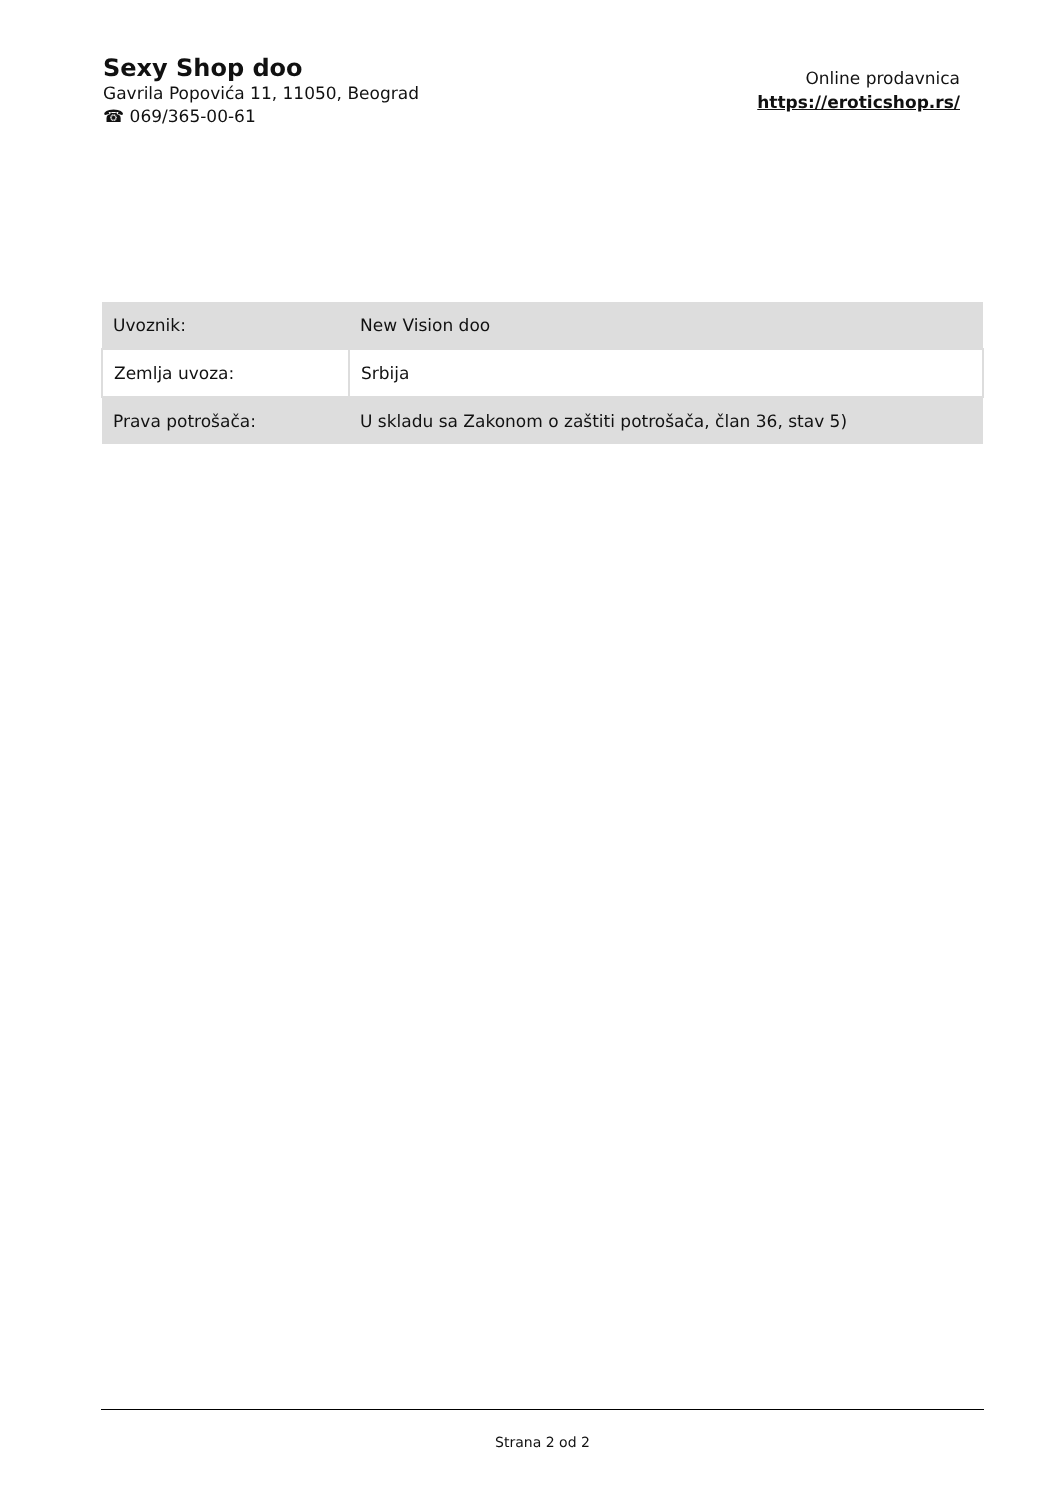Sexy Shop doo
Gavrila Popovića 11, 11050, Beograd
☎ 069/365-00-61
Online prodavnica
https://eroticshop.rs/
| Uvoznik: | New Vision doo |
| Zemlja uvoza: | Srbija |
| Prava potrošača: | U skladu sa Zakonom o zaštiti potrošača, član 36, stav 5) |
Strana 2 od 2